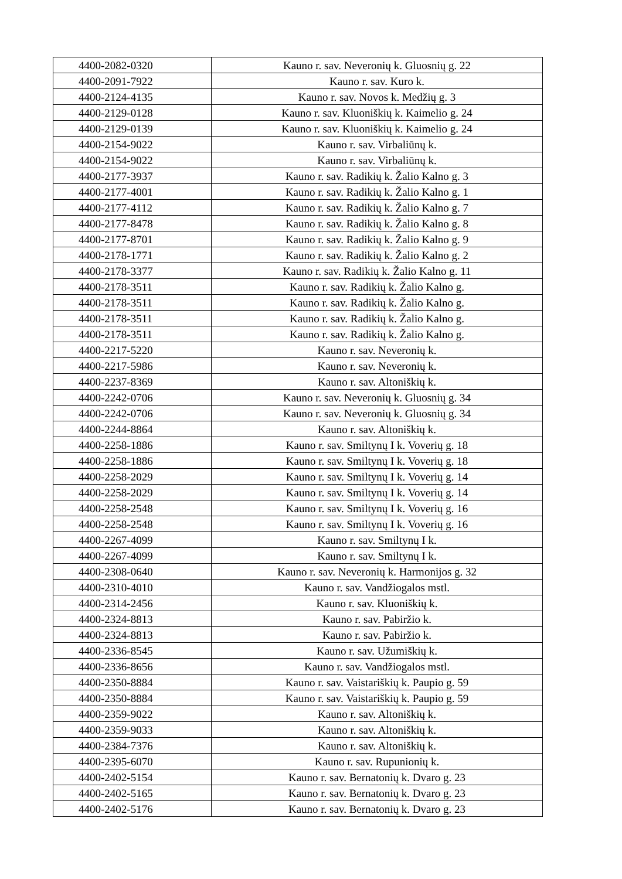| 4400-2082-0320 | Kauno r. sav. Neveronių k. Gluosnių g. 22 |
| 4400-2091-7922 | Kauno r. sav. Kuro k. |
| 4400-2124-4135 | Kauno r. sav. Novos k. Medžių g. 3 |
| 4400-2129-0128 | Kauno r. sav. Kluoniškių k. Kaimelio g. 24 |
| 4400-2129-0139 | Kauno r. sav. Kluoniškių k. Kaimelio g. 24 |
| 4400-2154-9022 | Kauno r. sav. Virbaliūnų k. |
| 4400-2154-9022 | Kauno r. sav. Virbaliūnų k. |
| 4400-2177-3937 | Kauno r. sav. Radikių k. Žalio Kalno g. 3 |
| 4400-2177-4001 | Kauno r. sav. Radikių k. Žalio Kalno g. 1 |
| 4400-2177-4112 | Kauno r. sav. Radikių k. Žalio Kalno g. 7 |
| 4400-2177-8478 | Kauno r. sav. Radikių k. Žalio Kalno g. 8 |
| 4400-2177-8701 | Kauno r. sav. Radikių k. Žalio Kalno g. 9 |
| 4400-2178-1771 | Kauno r. sav. Radikių k. Žalio Kalno g. 2 |
| 4400-2178-3377 | Kauno r. sav. Radikių k. Žalio Kalno g. 11 |
| 4400-2178-3511 | Kauno r. sav. Radikių k. Žalio Kalno g. |
| 4400-2178-3511 | Kauno r. sav. Radikių k. Žalio Kalno g. |
| 4400-2178-3511 | Kauno r. sav. Radikių k. Žalio Kalno g. |
| 4400-2178-3511 | Kauno r. sav. Radikių k. Žalio Kalno g. |
| 4400-2217-5220 | Kauno r. sav. Neveronių k. |
| 4400-2217-5986 | Kauno r. sav. Neveronių k. |
| 4400-2237-8369 | Kauno r. sav. Altoniškių k. |
| 4400-2242-0706 | Kauno r. sav. Neveronių k. Gluosnių g. 34 |
| 4400-2242-0706 | Kauno r. sav. Neveronių k. Gluosnių g. 34 |
| 4400-2244-8864 | Kauno r. sav. Altoniškių k. |
| 4400-2258-1886 | Kauno r. sav. Smiltynų I k. Voverių g. 18 |
| 4400-2258-1886 | Kauno r. sav. Smiltynų I k. Voverių g. 18 |
| 4400-2258-2029 | Kauno r. sav. Smiltynų I k. Voverių g. 14 |
| 4400-2258-2029 | Kauno r. sav. Smiltynų I k. Voverių g. 14 |
| 4400-2258-2548 | Kauno r. sav. Smiltynų I k. Voverių g. 16 |
| 4400-2258-2548 | Kauno r. sav. Smiltynų I k. Voverių g. 16 |
| 4400-2267-4099 | Kauno r. sav. Smiltynų I k. |
| 4400-2267-4099 | Kauno r. sav. Smiltynų I k. |
| 4400-2308-0640 | Kauno r. sav. Neveronių k. Harmonijos g. 32 |
| 4400-2310-4010 | Kauno r. sav. Vandžiogalos mstl. |
| 4400-2314-2456 | Kauno r. sav. Kluoniškių k. |
| 4400-2324-8813 | Kauno r. sav. Pabiržio k. |
| 4400-2324-8813 | Kauno r. sav. Pabiržio k. |
| 4400-2336-8545 | Kauno r. sav. Užumiškių k. |
| 4400-2336-8656 | Kauno r. sav. Vandžiogalos mstl. |
| 4400-2350-8884 | Kauno r. sav. Vaistariškių k. Paupio g. 59 |
| 4400-2350-8884 | Kauno r. sav. Vaistariškių k. Paupio g. 59 |
| 4400-2359-9022 | Kauno r. sav. Altoniškių k. |
| 4400-2359-9033 | Kauno r. sav. Altoniškių k. |
| 4400-2384-7376 | Kauno r. sav. Altoniškių k. |
| 4400-2395-6070 | Kauno r. sav. Rupunionių k. |
| 4400-2402-5154 | Kauno r. sav. Bernatonių k. Dvaro g. 23 |
| 4400-2402-5165 | Kauno r. sav. Bernatonių k. Dvaro g. 23 |
| 4400-2402-5176 | Kauno r. sav. Bernatonių k. Dvaro g. 23 |